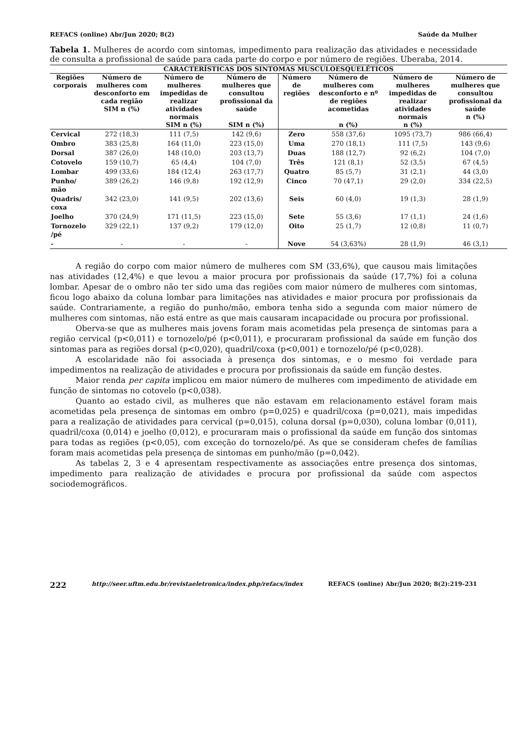REFACS (online) Abr/Jun 2020; 8(2) Saúde da Mulher
Tabela 1. Mulheres de acordo com sintomas, impedimento para realização das atividades e necessidade de consulta a profissional de saúde para cada parte do corpo e por número de regiões. Uberaba, 2014.
| CARACTERÍSTICAS DOS SINTOMAS MUSCULOESQUELÉTICOS | | | | | | | |
| --- | --- | --- | --- | --- | --- | --- | --- |
| Regiões corporais | Número de mulheres com desconforto em cada região SIM n (%) | Número de mulheres impedidas de realizar atividades normais SIM n (%) | Número de mulheres que consultou profissional da saúde SIM n (%) | Número de regiões | Número de mulheres com desconforto e nº de regiões acometidas n (%) | Número de mulheres impedidas de realizar atividades normais n (%) | Número de mulheres que consultou profissional da saúde n (%) |
| Cervical | 272 (18,3) | 111 (7,5) | 142 (9,6) | Zero | 558 (37,6) | 1095 (73,7) | 986 (66,4) |
| Ombro | 383 (25,8) | 164 (11,0) | 223 (15,0) | Uma | 270 (18,1) | 111 (7,5) | 143 (9,6) |
| Dorsal | 387 (26,0) | 148 (10,0) | 203 (13,7) | Duas | 188 (12,7) | 92 (6,2) | 104 (7,0) |
| Cotovelo | 159 (10,7) | 65 (4,4) | 104 (7,0) | Três | 121 (8,1) | 52 (3,5) | 67 (4,5) |
| Lombar | 499 (33,6) | 184 (12,4) | 263 (17,7) | Quatro | 85 (5,7) | 31 (2,1) | 44 (3,0) |
| Punho/ mão | 389 (26,2) | 146 (9,8) | 192 (12,9) | Cinco | 70 (47,1) | 29 (2,0) | 334 (22,5) |
| Quadris/ coxa | 342 (23,0) | 141 (9,5) | 202 (13,6) | Seis | 60 (4,0) | 19 (1,3) | 28 (1,9) |
| Joelho | 370 (24,9) | 171 (11,5) | 223 (15,0) | Sete | 55 (3,6) | 17 (1,1) | 24 (1,6) |
| Tornozelo /pé | 329 (22,1) | 137 (9,2) | 179 (12,0) | Oito | 25 (1,7) | 12 (0,8) | 11 (0,7) |
| - | - | - | - | Nove | 54 (3,63%) | 28 (1,9) | 46 (3,1) |
A região do corpo com maior número de mulheres com SM (33,6%), que causou mais limitações nas atividades (12,4%) e que levou a maior procura por profissionais da saúde (17,7%) foi a coluna lombar. Apesar de o ombro não ter sido uma das regiões com maior número de mulheres com sintomas, ficou logo abaixo da coluna lombar para limitações nas atividades e maior procura por profissionais da saúde. Contrariamente, a região do punho/mão, embora tenha sido a segunda com maior número de mulheres com sintomas, não está entre as que mais causaram incapacidade ou procura por profissional.
Oberva-se que as mulheres mais jovens foram mais acometidas pela presença de sintomas para a região cervical (p<0,011) e tornozelo/pé (p<0,011), e procuraram profissional da saúde em função dos sintomas para as regiões dorsal (p<0,020), quadril/coxa (p<0,001) e tornozelo/pé (p<0,028).
A escolaridade não foi associada à presença dos sintomas, e o mesmo foi verdade para impedimentos na realização de atividades e procura por profissionais da saúde em função destes.
Maior renda per capita implicou em maior número de mulheres com impedimento de atividade em função de sintomas no cotovelo (p<0,038).
Quanto ao estado civil, as mulheres que não estavam em relacionamento estável foram mais acometidas pela presença de sintomas em ombro (p=0,025) e quadril/coxa (p=0,021), mais impedidas para a realização de atividades para cervical (p=0,015), coluna dorsal (p=0,030), coluna lombar (0,011), quadril/coxa (0,014) e joelho (0,012), e procuraram mais o profissional da saúde em função dos sintomas para todas as regiões (p<0,05), com exceção do tornozelo/pé. As que se consideram chefes de famílias foram mais acometidas pela presença de sintomas em punho/mão (p=0,042).
As tabelas 2, 3 e 4 apresentam respectivamente as associações entre presença dos sintomas, impedimento para realização de atividades e procura por profissional da saúde com aspectos sociodemográficos.
222 http://seer.uftm.edu.br/revistaeletronica/index.php/refacs/index REFACS (online) Abr/Jun 2020; 8(2):219-231